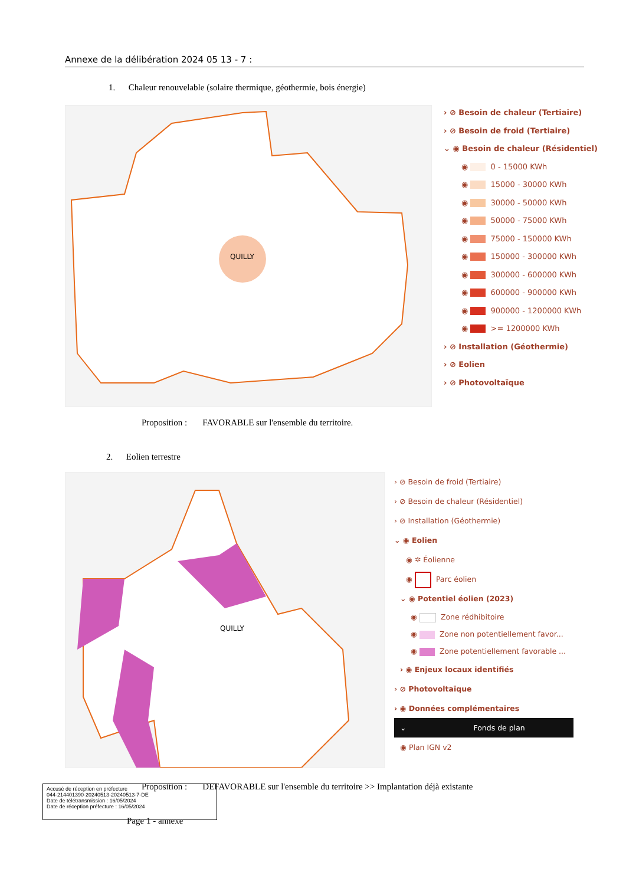Annexe de la délibération 2024 05 13 - 7 :
1. Chaleur renouvelable (solaire thermique, géothermie, bois énergie)
QUILLY
› ⊘ Besoin de chaleur (Tertiaire)
› ⊘ Besoin de froid (Tertiaire)
⌄ ◉ Besoin de chaleur (Résidentiel)
◉ 0 - 15000 KWh
◉ 15000 - 30000 KWh
◉ 30000 - 50000 KWh
◉ 50000 - 75000 KWh
◉ 75000 - 150000 KWh
◉ 150000 - 300000 KWh
◉ 300000 - 600000 KWh
◉ 600000 - 900000 KWh
◉ 900000 - 1200000 KWh
◉ >= 1200000 KWh
› ⊘ Installation (Géothermie)
› ⊘ Eolien
› ⊘ Photovoltaïque
Proposition : FAVORABLE sur l'ensemble du territoire.
2. Eolien terrestre
QUILLY
› ⊘ Besoin de froid (Tertiaire)
› ⊘ Besoin de chaleur (Résidentiel)
› ⊘ Installation (Géothermie)
⌄ ◉ Eolien
◉ ✲ Éolienne
◉ Parc éolien
⌄ ◉ Potentiel éolien (2023)
◉ Zone rédhibitoire
◉ Zone non potentiellement favor...
◉ Zone potentiellement favorable ...
› ◉ Enjeux locaux identifiés
› ⊘ Photovoltaïque
› ◉ Données complémentaires
⌄ Fonds de plan
◉ Plan IGN v2
Accusé de réception en préfecture
044-214401390-20240513-20240513-7-DE
Date de télétransmission : 16/05/2024
Date de réception préfecture : 16/05/2024
Proposition : DEFAVORABLE sur l'ensemble du territoire >> Implantation déjà existante
Page 1 - annexe